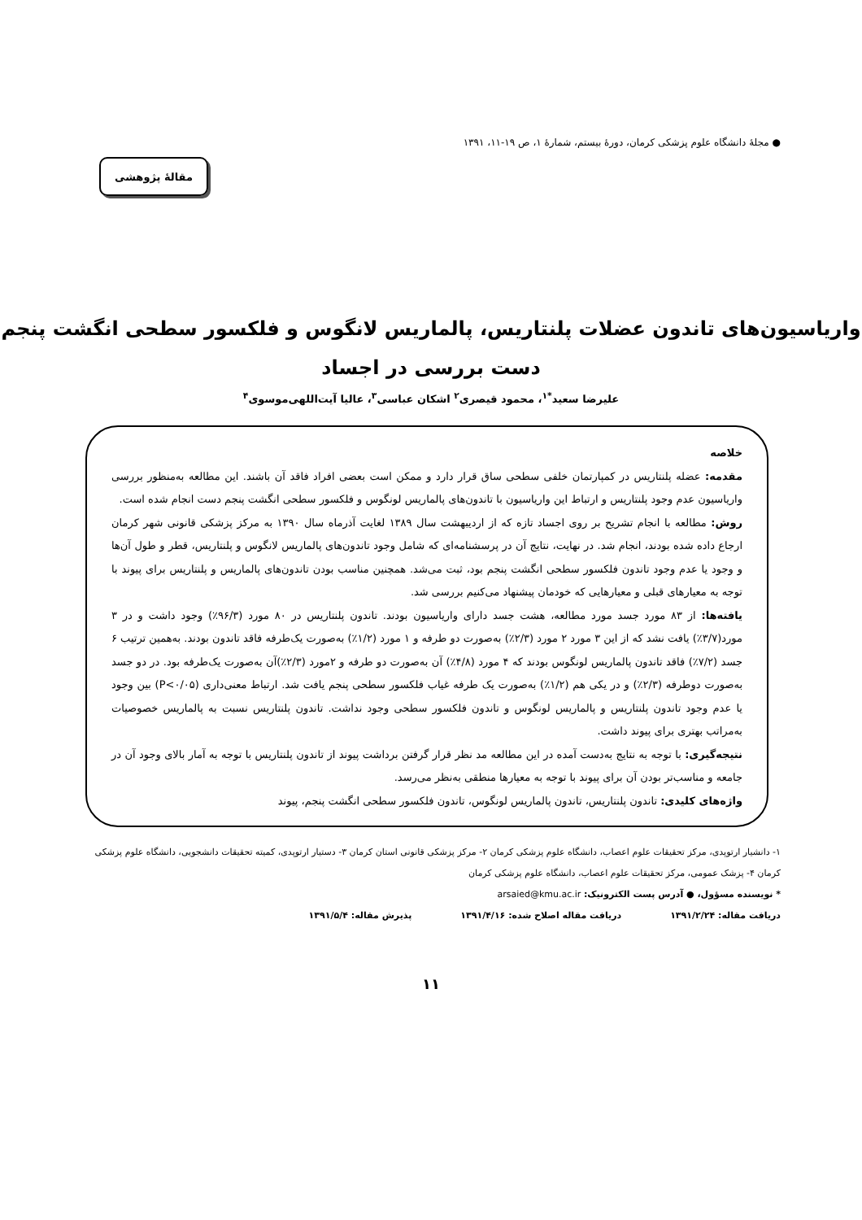● مجلهٔ دانشگاه علوم پزشکی کرمان، دورهٔ بیستم، شمارهٔ ۱، ص ۱۹-۱۱، ۱۳۹۱
مقالهٔ پژوهشی
واریاسیون‌های تاندون عضلات پلنتاریس، پالماریس لانگوس و فلکسور سطحی انگشت پنجم
دست بررسی در اجساد
علیرضا سعید<sup>*۱</sup>، محمود قیصری<sup>۲</sup> اشکان عباسی<sup>۳</sup>، عالیا آیت‌اللهی‌موسوی<sup>۴</sup>
خلاصه
مقدمه: عضله پلنتاریس در کمپارتمان خلفی سطحی ساق قرار دارد و ممکن است بعضی افراد فاقد آن باشند. این مطالعه به‌منظور بررسی واریاسیون عدم وجود پلنتاریس و ارتباط این واریاسیون با تاندون‌های پالماریس لونگوس و فلکسور سطحی انگشت پنجم دست انجام شده است.
روش: مطالعه با انجام تشریح بر روی اجساد تازه که از اردیبهشت سال ۱۳۸۹ لغایت آذرماه سال ۱۳۹۰ به مرکز پزشکی قانونی شهر کرمان ارجاع داده شده بودند، انجام شد. در نهایت، نتایج آن در پرسشنامه‌ای که شامل وجود تاندون‌های پالماریس لانگوس و پلنتاریس، قطر و طول آن‌ها و وجود یا عدم وجود تاندون فلکسور سطحی انگشت پنجم بود، ثبت می‌شد. همچنین مناسب بودن تاندون‌های پالماریس و پلنتاریس برای پیوند با توجه به معیارهای قبلی و معیارهایی که خودمان پیشنهاد می‌کنیم بررسی شد.
یافته‌ها: از ۸۳ مورد جسد مورد مطالعه، هشت جسد دارای واریاسیون بودند. تاندون پلنتاریس در ۸۰ مورد (۹۶/۳٪) وجود داشت و در ۳ مورد(۳/۷٪) یافت نشد که از این ۳ مورد ۲ مورد (۲/۳٪) به‌صورت دو طرفه و ۱ مورد (۱/۲٪) به‌صورت یک‌طرفه فاقد تاندون بودند. به‌همین ترتیب ۶ جسد (۷/۲٪) فاقد تاندون پالماریس لونگوس بودند که ۴ مورد (۴/۸٪) آن به‌صورت دو طرفه و ۲مورد (۲/۳٪)آن به‌صورت یک‌طرفه بود. در دو جسد به‌صورت دوطرفه (۲/۳٪) و در یکی هم (۱/۲٪) به‌صورت یک طرفه غیاب فلکسور سطحی پنجم یافت شد. ارتباط معنی‌داری (P<۰/۰۵) بین وجود یا عدم وجود تاندون پلنتاریس و پالماریس لونگوس و تاندون فلکسور سطحی وجود نداشت. تاندون پلنتاریس نسبت به پالماریس خصوصیات به‌مراتب بهتری برای پیوند داشت.
نتیجه‌گیری: با توجه به نتایج به‌دست آمده در این مطالعه مد نظر قرار گرفتن برداشت پیوند از تاندون پلنتاریس با توجه به آمار بالای وجود آن در جامعه و مناسب‌تر بودن آن برای پیوند با توجه به معیارها منطقی به‌نظر می‌رسد.
واژه‌های کلیدی: تاندون پلنتاریس، تاندون پالماریس لونگوس، تاندون فلکسور سطحی انگشت پنجم، پیوند
۱- دانشیار ارتوپدی، مرکز تحقیقات علوم اعصاب، دانشگاه علوم پزشکی کرمان ۲- مرکز پزشکی قانونی استان کرمان ۳- دستیار ارتوپدی، کمیته تحقیقات دانشجویی، دانشگاه علوم پزشکی کرمان ۴- پزشک عمومی، مرکز تحقیقات علوم اعصاب، دانشگاه علوم پزشکی کرمان
* نویسنده مسؤول، ● آدرس پست الکترونیک: arsaied@kmu.ac.ir
دریافت مقاله: ۱۳۹۱/۲/۲۴ دریافت مقاله اصلاح شده: ۱۳۹۱/۴/۱۶ پذیرش مقاله: ۱۳۹۱/۵/۴
۱۱